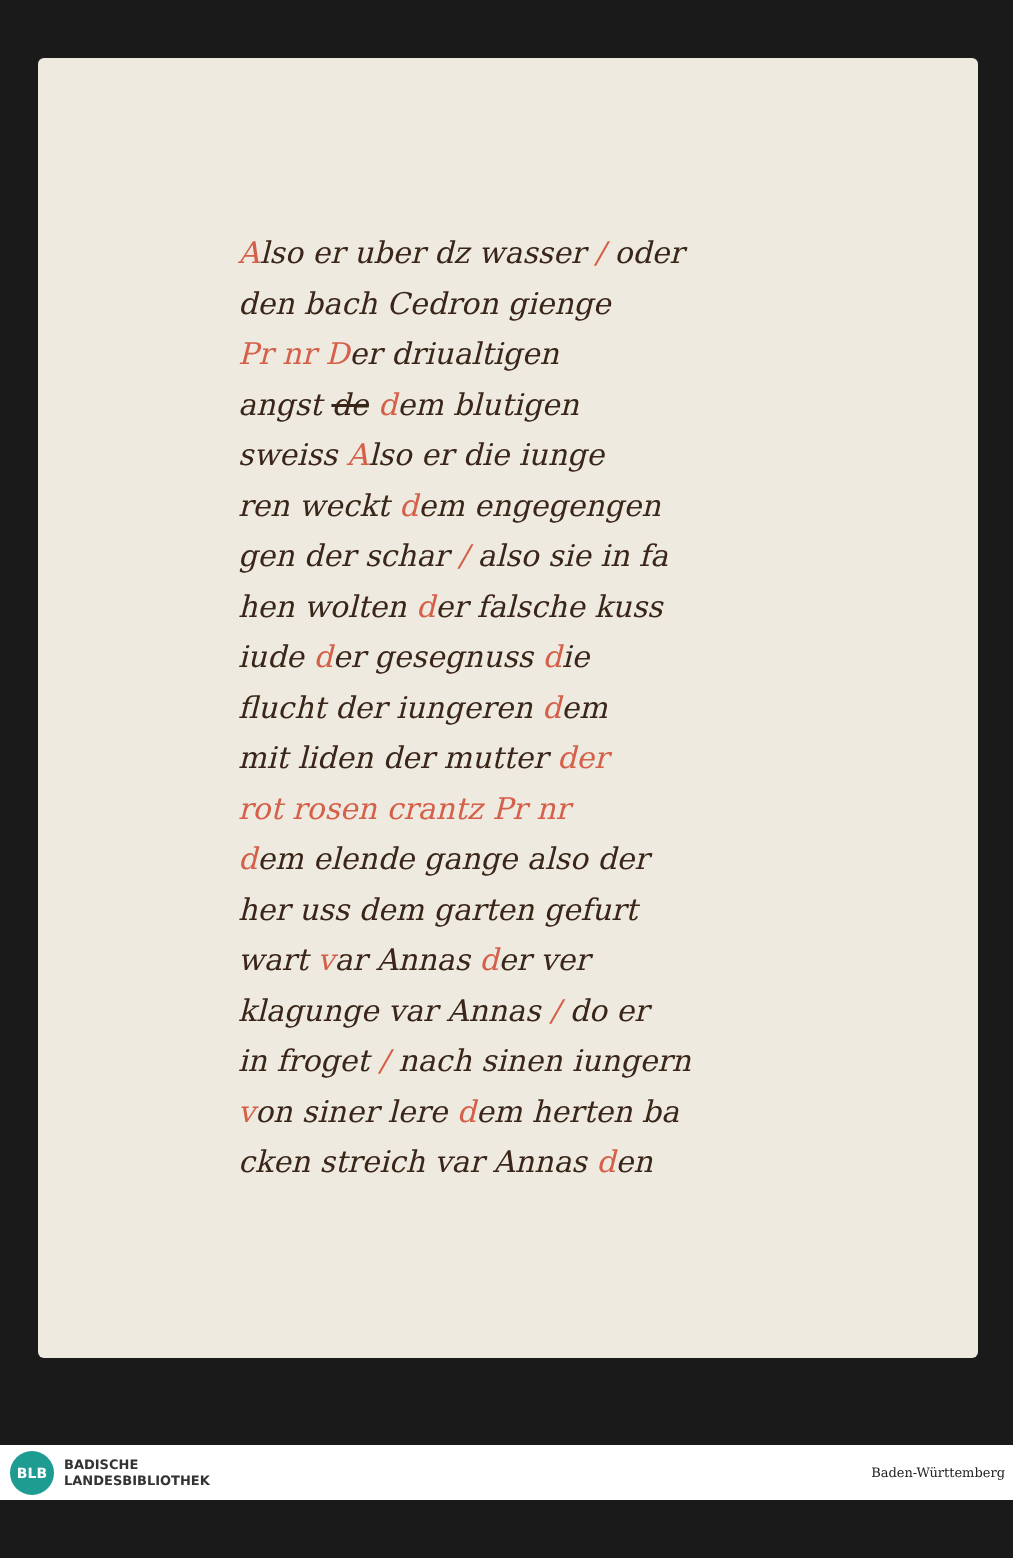Also er uber dz wasser / oder
den bach Cedron gienge
Pr nr Der driualtigen
angst de dem blutigen
sweiss Also er die iunge
ren weckt dem engegengen
gen der schar / also sie in fa
hen wolten der falsche kuss
iude der gesegnuss die
flucht der iungeren dem
mit liden der mutter der
rot rosen crantz Pr nr
dem elende gange also der
her uss dem garten gefurt
wart var Annas der ver
klagunge var Annas / do er
in froget / nach sinen iungern
von siner lere dem herten ba
cken streich var Annas den
BLB
BADISCHE
LANDESBIBLIOTHEK
Baden-Württemberg